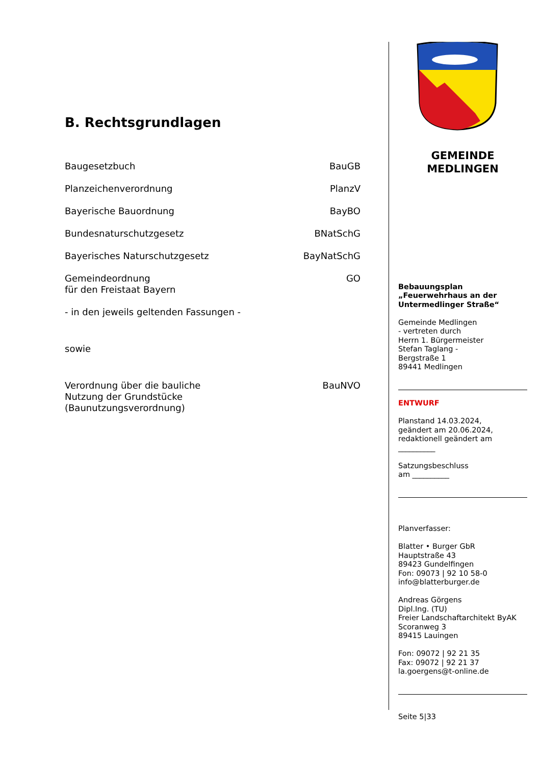B. Rechtsgrundlagen
Baugesetzbuch BauGB
Planzeichenverordnung PlanzV
Bayerische Bauordnung BayBO
Bundesnaturschutzgesetz BNatSchG
Bayerisches Naturschutzgesetz BayNatSchG
Gemeindeordnung
für den Freistaat Bayern GO
- in den jeweils geltenden Fassungen -
sowie
Verordnung über die bauliche
Nutzung der Grundstücke
(Baunutzungsverordnung) BauNVO
GEMEINDE
MEDLINGEN
Bebauungsplan
„Feuerwehrhaus an der Untermedlinger Straße“
Gemeinde Medlingen
- vertreten durch
Herrn 1. Bürgermeister
Stefan Taglang -
Bergstraße 1
89441 Medlingen
ENTWURF
Planstand 14.03.2024,
geändert am 20.06.2024,
redaktionell geändert am
__________
Satzungsbeschluss
am __________
Planverfasser:
Blatter • Burger GbR
Hauptstraße 43
89423 Gundelfingen
Fon: 09073 | 92 10 58-0
info@blatterburger.de
Andreas Görgens
Dipl.Ing. (TU)
Freier Landschaftarchitekt ByAK
Scoranweg 3
89415 Lauingen
Fon: 09072 | 92 21 35
Fax: 09072 | 92 21 37
la.goergens@t-online.de
Seite 5|33